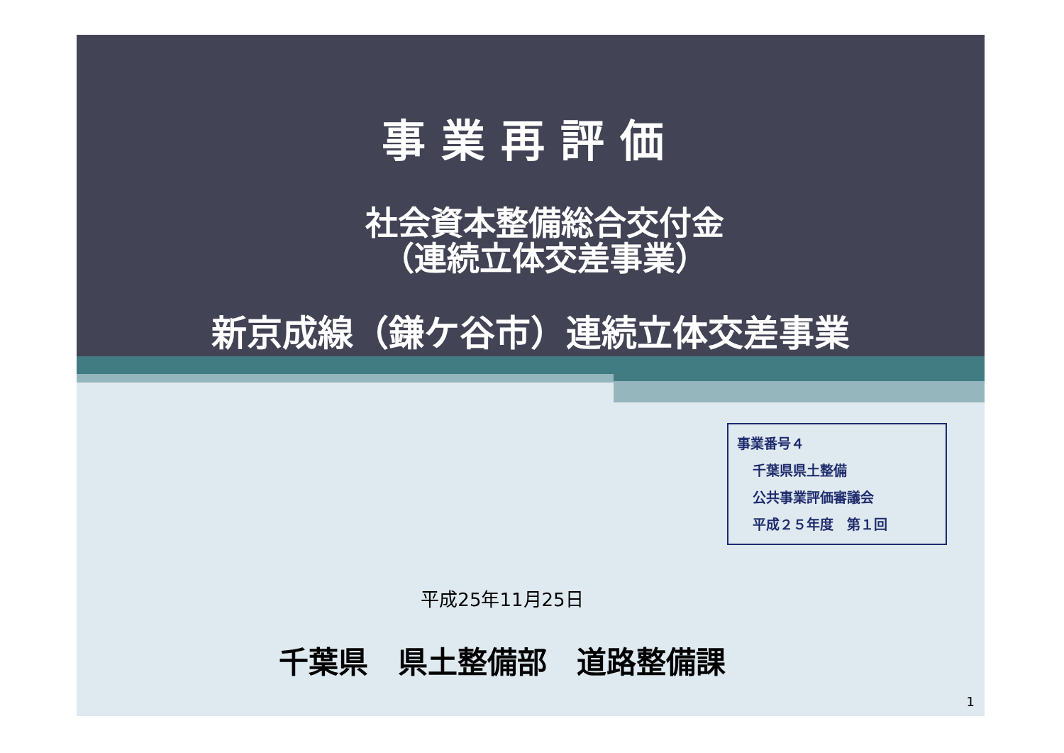事業再評価
社会資本整備総合交付金
（連続立体交差事業）
新京成線（鎌ケ谷市）連続立体交差事業
事業番号４
千葉県県土整備
公共事業評価審議会
平成２５年度　第１回
平成25年11月25日
千葉県　県土整備部　道路整備課
1